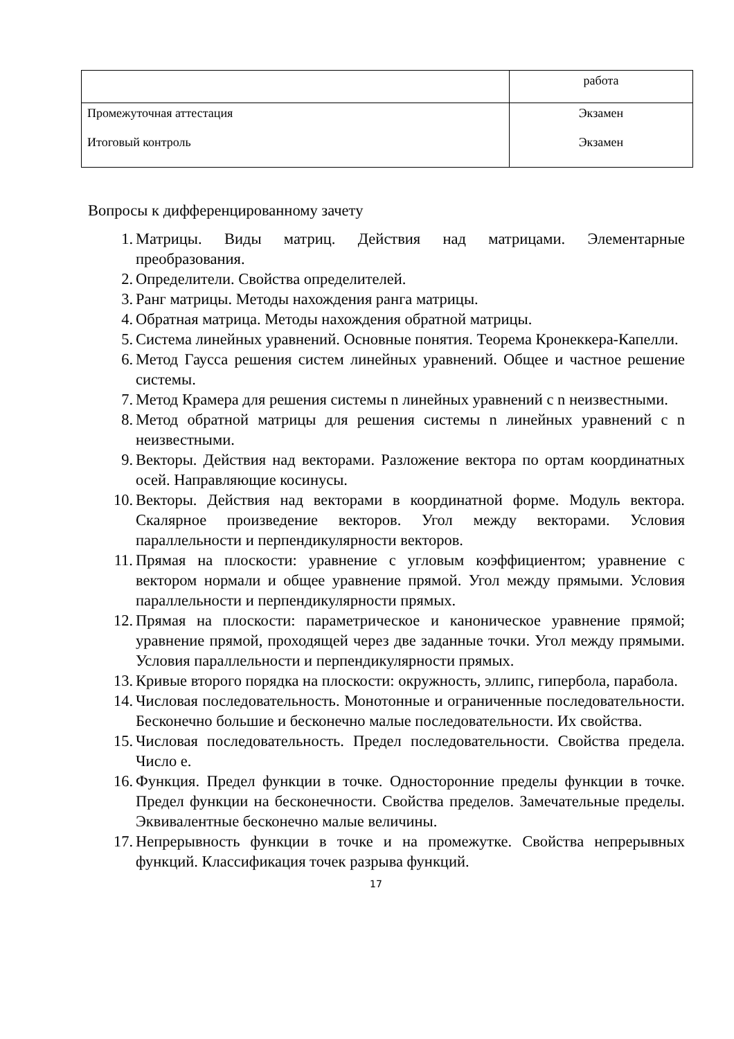| | работа |
| Промежуточная аттестация Итоговый контроль | Экзамен Экзамен |
Вопросы к дифференцированному зачету
1. Матрицы. Виды матриц. Действия над матрицами. Элементарные преобразования.
2. Определители. Свойства определителей.
3. Ранг матрицы. Методы нахождения ранга матрицы.
4. Обратная матрица. Методы нахождения обратной матрицы.
5. Система линейных уравнений. Основные понятия. Теорема Кронеккера-Капелли.
6. Метод Гаусса решения систем линейных уравнений. Общее и частное решение системы.
7. Метод Крамера для решения системы n линейных уравнений с n неизвестными.
8. Метод обратной матрицы для решения системы n линейных уравнений с n неизвестными.
9. Векторы. Действия над векторами. Разложение вектора по ортам координатных осей. Направляющие косинусы.
10. Векторы. Действия над векторами в координатной форме. Модуль вектора. Скалярное произведение векторов. Угол между векторами. Условия параллельности и перпендикулярности векторов.
11. Прямая на плоскости: уравнение с угловым коэффициентом; уравнение с вектором нормали и общее уравнение прямой. Угол между прямыми. Условия параллельности и перпендикулярности прямых.
12. Прямая на плоскости: параметрическое и каноническое уравнение прямой; уравнение прямой, проходящей через две заданные точки. Угол между прямыми. Условия параллельности и перпендикулярности прямых.
13. Кривые второго порядка на плоскости: окружность, эллипс, гипербола, парабола.
14. Числовая последовательность. Монотонные и ограниченные последовательности. Бесконечно большие и бесконечно малые последовательности. Их свойства.
15. Числовая последовательность. Предел последовательности. Свойства предела. Число е.
16. Функция. Предел функции в точке. Односторонние пределы функции в точке. Предел функции на бесконечности. Свойства пределов. Замечательные пределы. Эквивалентные бесконечно малые величины.
17. Непрерывность функции в точке и на промежутке. Свойства непрерывных функций. Классификация точек разрыва функций.
17